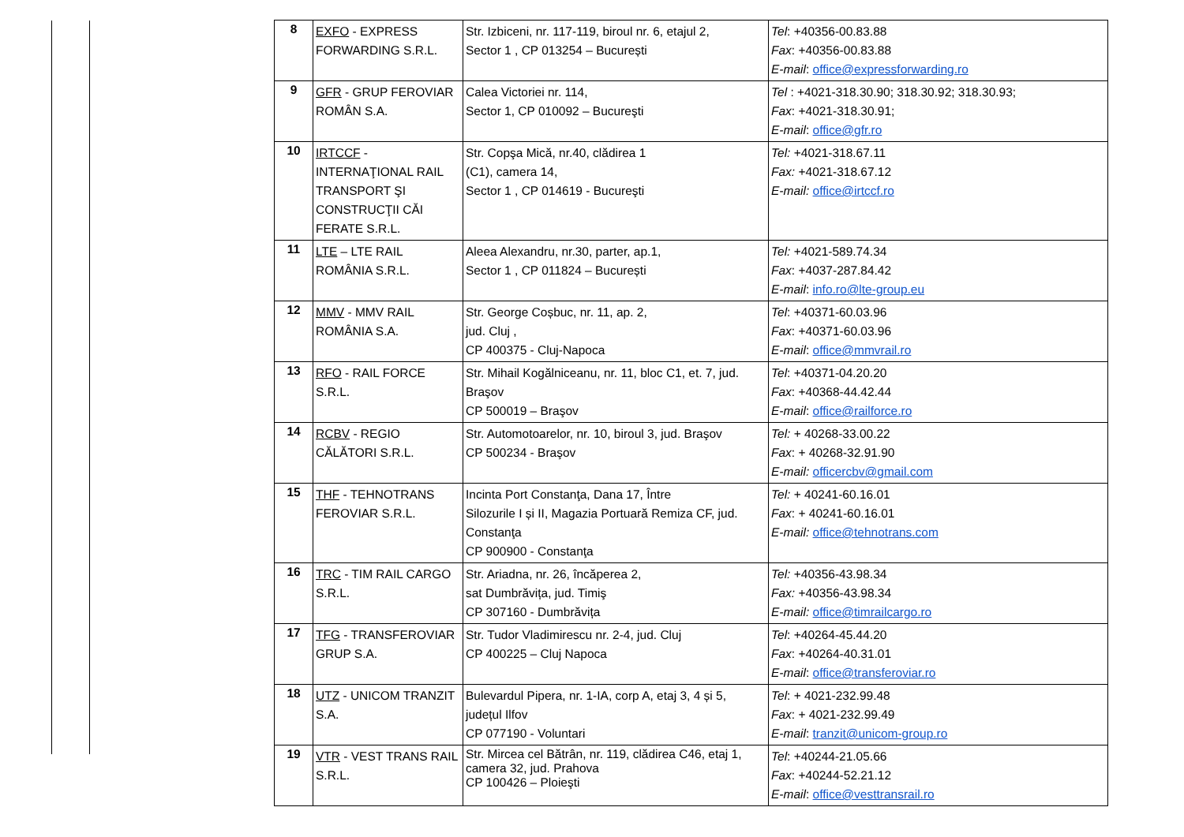| 8 | EXFO - EXPRESS FORWARDING S.R.L. | Str. Izbiceni, nr. 117-119, biroul nr. 6, etajul 2, Sector 1 , CP 013254 – București | Tel : +40356-00.83.88 Fax : +40356-00.83.88 E-mail : office@expressforwarding.ro |
| 9 | GFR - GRUP FEROVIAR ROMÂN S.A. | Calea Victoriei nr. 114, Sector 1, CP 010092 – Bucureşti | Tel : +4021-318.30.90; 318.30.92; 318.30.93; Fax : +4021-318.30.91; E-mail : office@gfr.ro |
| 10 | IRTCCF - INTERNAŢIONAL RAIL TRANSPORT ŞI CONSTRUCŢII CĂI FERATE S.R.L. | Str. Copşa Mică, nr.40, clădirea 1 (C1), camera 14, Sector 1 , CP 014619 - Bucureşti | Tel: +4021-318.67.11 Fax: +4021-318.67.12 E-mail: office@irtccf.ro |
| 11 | LTE – LTE RAIL ROMÂNIA S.R.L. | Aleea Alexandru, nr.30, parter, ap.1, Sector 1 , CP 011824 – București | Tel: +4021-589.74.34 Fax : +4037-287.84.42 E-mail : info.ro@lte-group.eu |
| 12 | MMV - MMV RAIL ROMÂNIA S.A. | Str. George Coșbuc, nr. 11, ap. 2, jud. Cluj , CP 400375 - Cluj-Napoca | Tel : +40371-60.03.96 Fax : +40371-60.03.96 E-mail : office@mmvrail.ro |
| 13 | RFO - RAIL FORCE S.R.L. | Str. Mihail Kogălniceanu, nr. 11, bloc C1, et. 7, jud. Braşov CP 500019 – Braşov | Tel : +40371-04.20.20 Fax : +40368-44.42.44 E-mail : office@railforce.ro |
| 14 | RCBV - REGIO CĂLĂTORI S.R.L. | Str. Automotoarelor, nr. 10, biroul 3, jud. Braşov CP 500234 - Braşov | Tel: + 40268-33.00.22 Fax : + 40268-32.91.90 E-mail: officercbv@gmail.com |
| 15 | THF - TEHNOTRANS FEROVIAR S.R.L. | Incinta Port Constanţa, Dana 17, Între Silozurile I și II, Magazia Portuară Remiza CF, jud. Constanţa CP 900900 - Constanţa | Tel: + 40241-60.16.01 Fax : + 40241-60.16.01 E-mail: office@tehnotrans.com |
| 16 | TRC - TIM RAIL CARGO S.R.L. | Str. Ariadna, nr. 26, încăperea 2, sat Dumbrăvița, jud. Timiş CP 307160 - Dumbrăvița | Tel: +40356-43.98.34 Fax: +40356-43.98.34 E-mail: office@timrailcargo.ro |
| 17 | TFG - TRANSFEROVIAR GRUP S.A. | Str. Tudor Vladimirescu nr. 2-4, jud. Cluj CP 400225 – Cluj Napoca | Tel : +40264-45.44.20 Fax : +40264-40.31.01 E-mail : office@transferoviar.ro |
| 18 | UTZ - UNICOM TRANZIT S.A. | Bulevardul Pipera, nr. 1-IA, corp A, etaj 3, 4 și 5, județul Ilfov CP 077190 - Voluntari | Tel : + 4021-232.99.48 Fax : + 4021-232.99.49 E-mail : tranzit@unicom-group.ro |
| 19 | VTR - VEST TRANS RAIL S.R.L. | Str. Mircea cel Bătrân, nr. 119, clădirea C46, etaj 1, camera 32, jud. Prahova CP 100426 – Ploieşti | Tel : +40244-21.05.66 Fax : +40244-52.21.12 E-mail : office@vesttransrail.ro |